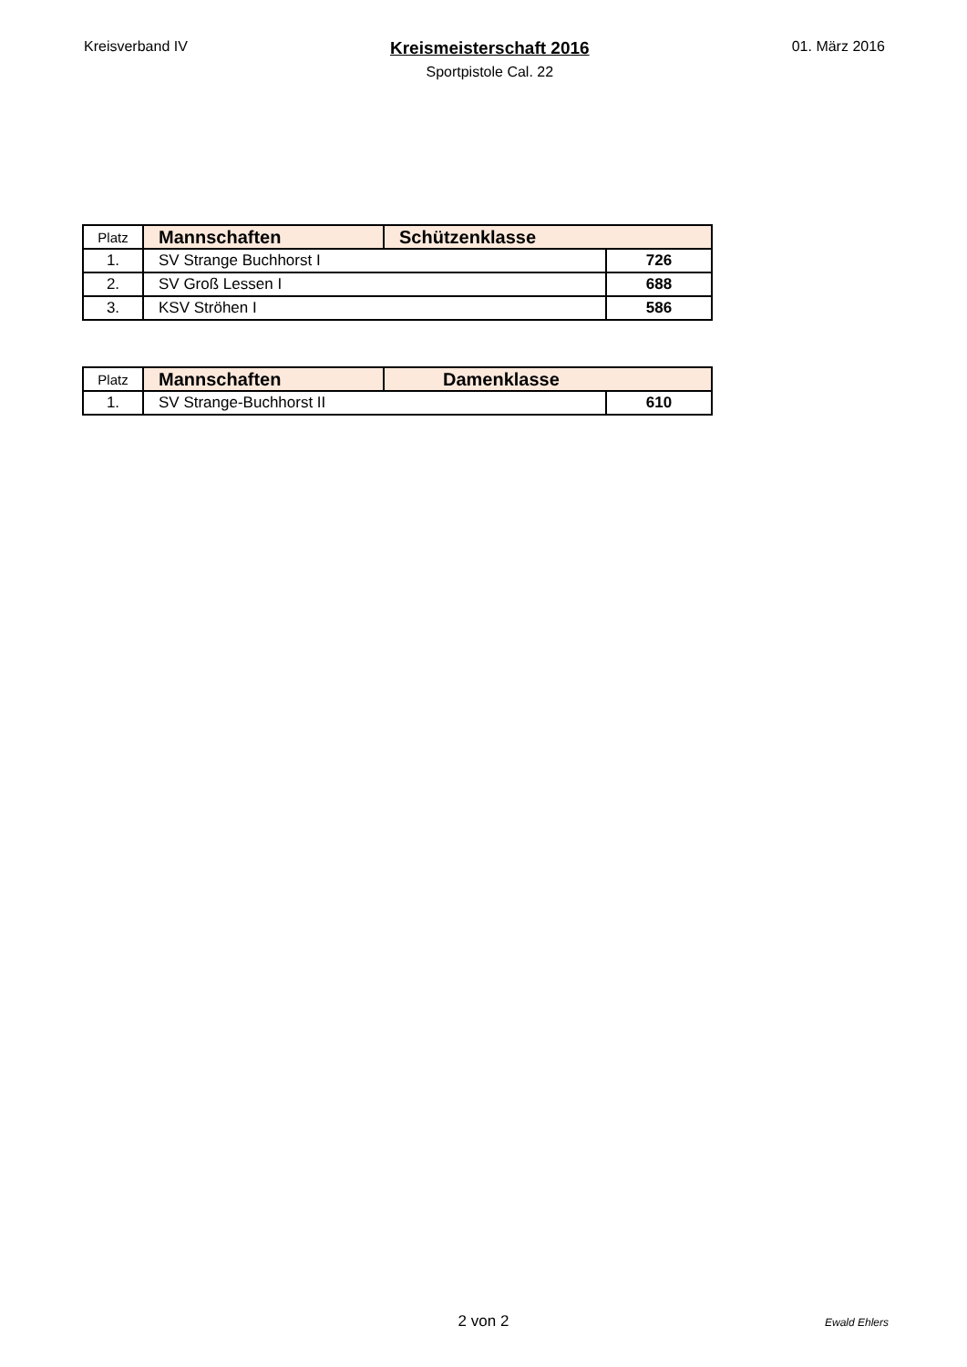Kreisverband IV
Kreismeisterschaft 2016
Sportpistole Cal. 22
01. März 2016
| Platz | Mannschaften | Schützenklasse | |
| --- | --- | --- | --- |
| 1. | SV Strange Buchhorst I | | 726 |
| 2. | SV Groß Lessen I | | 688 |
| 3. | KSV Ströhen I | | 586 |
| Platz | Mannschaften | Damenklasse | |
| --- | --- | --- | --- |
| 1. | SV Strange-Buchhorst II | | 610 |
2 von 2
Ewald Ehlers